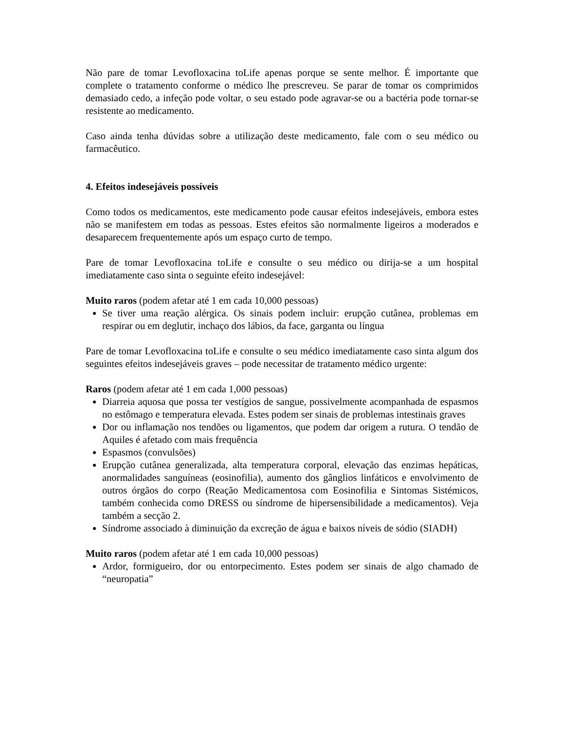Não pare de tomar Levofloxacina toLife apenas porque se sente melhor. É importante que complete o tratamento conforme o médico lhe prescreveu. Se parar de tomar os comprimidos demasiado cedo, a infeção pode voltar, o seu estado pode agravar-se ou a bactéria pode tornar-se resistente ao medicamento.
Caso ainda tenha dúvidas sobre a utilização deste medicamento, fale com o seu médico ou farmacêutico.
4. Efeitos indesejáveis possíveis
Como todos os medicamentos, este medicamento pode causar efeitos indesejáveis, embora estes não se manifestem em todas as pessoas. Estes efeitos são normalmente ligeiros a moderados e desaparecem frequentemente após um espaço curto de tempo.
Pare de tomar Levofloxacina toLife e consulte o seu médico ou dirija-se a um hospital imediatamente caso sinta o seguinte efeito indesejável:
Muito raros (podem afetar até 1 em cada 10,000 pessoas)
Se tiver uma reação alérgica. Os sinais podem incluir: erupção cutânea, problemas em respirar ou em deglutir, inchaço dos lábios, da face, garganta ou língua
Pare de tomar Levofloxacina toLife e consulte o seu médico imediatamente caso sinta algum dos seguintes efeitos indesejáveis graves – pode necessitar de tratamento médico urgente:
Raros (podem afetar até 1 em cada 1,000 pessoas)
Diarreia aquosa que possa ter vestígios de sangue, possivelmente acompanhada de espasmos no estômago e temperatura elevada. Estes podem ser sinais de problemas intestinais graves
Dor ou inflamação nos tendões ou ligamentos, que podem dar origem a rutura. O tendão de Aquiles é afetado com mais frequência
Espasmos (convulsões)
Erupção cutânea generalizada, alta temperatura corporal, elevação das enzimas hepáticas, anormalidades sanguíneas (eosinofilia), aumento dos gânglios linfáticos e envolvimento de outros órgãos do corpo (Reação Medicamentosa com Eosinofilia e Sintomas Sistémicos, também conhecida como DRESS ou síndrome de hipersensibilidade a medicamentos). Veja também a secção 2.
Síndrome associado à diminuição da excreção de água e baixos níveis de sódio (SIADH)
Muito raros (podem afetar até 1 em cada 10,000 pessoas)
Ardor, formigueiro, dor ou entorpecimento. Estes podem ser sinais de algo chamado de “neuropatia”